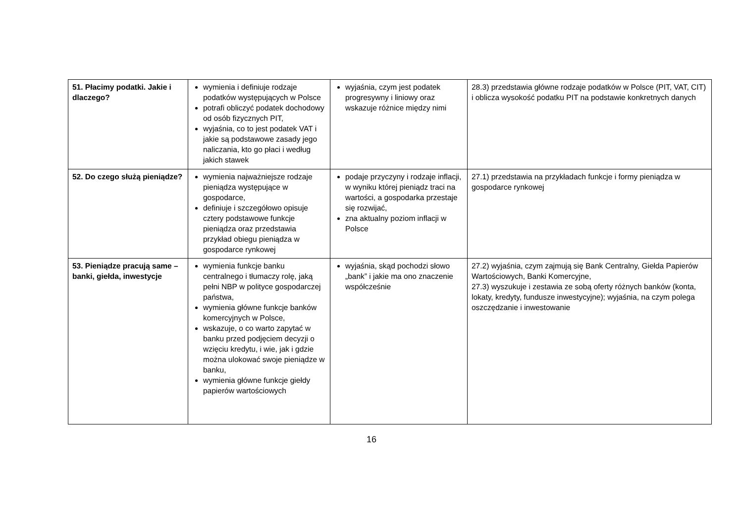| 51. Płacimy podatki. Jakie i dlaczego? | wymienia i definiuje rodzaje podatków występujących w Polsce potrafi obliczyć podatek dochodowy od osób fizycznych PIT, wyjaśnia, co to jest podatek VAT i jakie są podstawowe zasady jego naliczania, kto go płaci i według jakich stawek | wyjaśnia, czym jest podatek progresywny i liniowy oraz wskazuje różnice między nimi | 28.3) przedstawia główne rodzaje podatków w Polsce (PIT, VAT, CIT) i oblicza wysokość podatku PIT na podstawie konkretnych danych |
| 52. Do czego służą pieniądze? | wymienia najważniejsze rodzaje pieniądza występujące w gospodarce, definiuje i szczegółowo opisuje cztery podstawowe funkcje pieniądza oraz przedstawia przykład obiegu pieniądza w gospodarce rynkowej | podaje przyczyny i rodzaje inflacji, w wyniku której pieniądz traci na wartości, a gospodarka przestaje się rozwijać, zna aktualny poziom inflacji w Polsce | 27.1) przedstawia na przykładach funkcje i formy pieniądza w gospodarce rynkowej |
| 53. Pieniądze pracują same – banki, giełda, inwestycje | wymienia funkcje banku centralnego i tłumaczy rolę, jaką pełni NBP w polityce gospodarczej państwa, wymienia główne funkcje banków komercyjnych w Polsce, wskazuje, o co warto zapytać w banku przed podjęciem decyzji o wzięciu kredytu, i wie, jak i gdzie można ulokować swoje pieniądze w banku, wymienia główne funkcje giełdy papierów wartościowych | wyjaśnia, skąd pochodzi słowo „bank” i jakie ma ono znaczenie współcześnie | 27.2) wyjaśnia, czym zajmują się Bank Centralny, Giełda Papierów Wartościowych, Banki Komercyjne, 27.3) wyszukuje i zestawia ze sobą oferty różnych banków (konta, lokaty, kredyty, fundusze inwestycyjne); wyjaśnia, na czym polega oszczędzanie i inwestowanie |
16